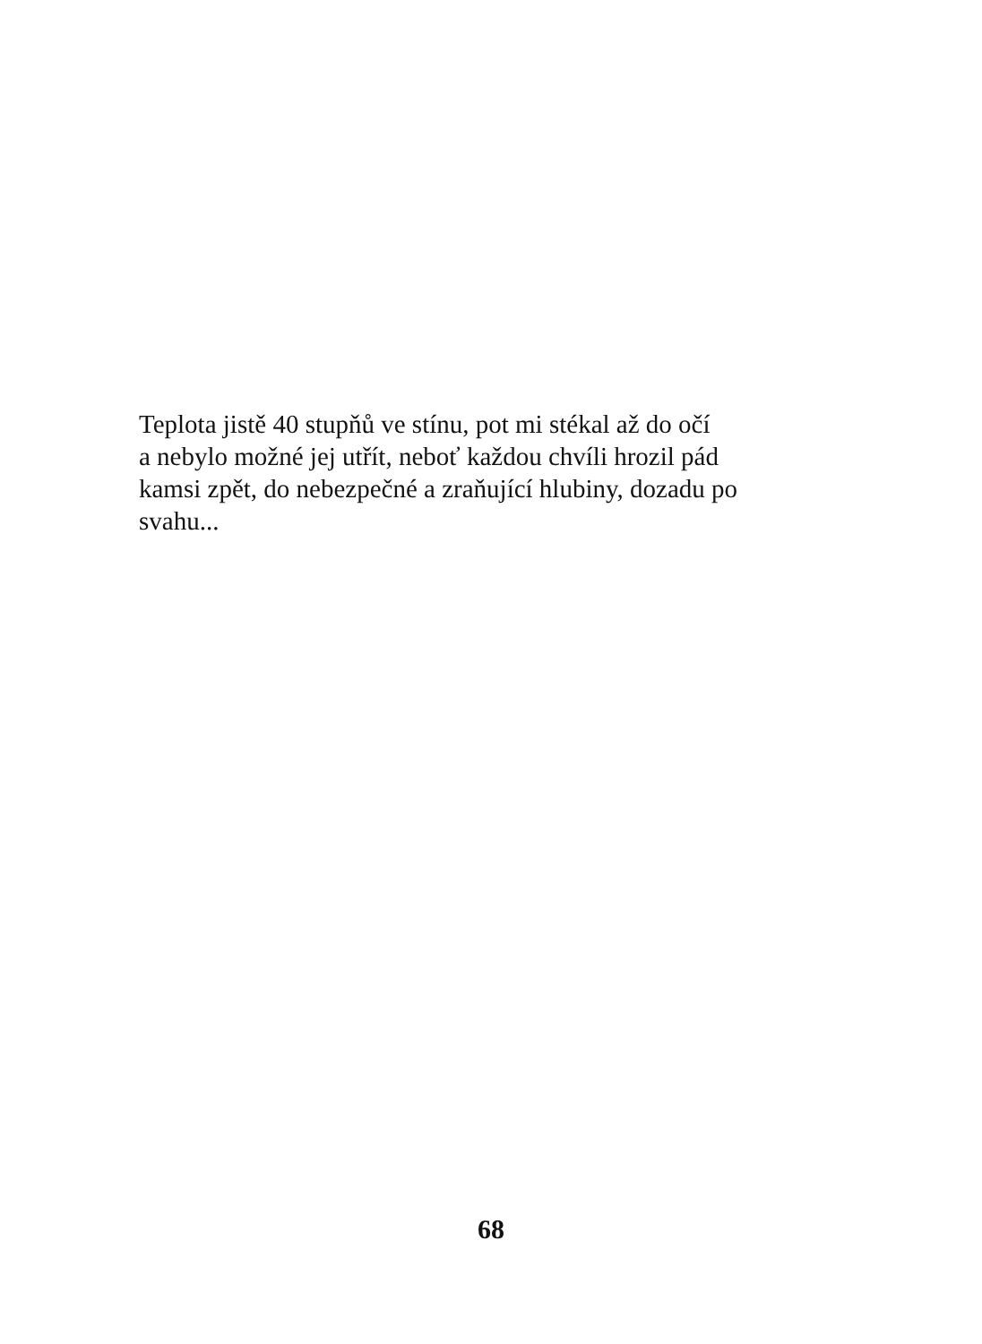Teplota jistě 40 stupňů ve stínu, pot mi stékal až do očí
a nebylo možné jej utřít, neboť každou chvíli hrozil pád
kamsi zpět, do nebezpečné a zraňující hlubiny, dozadu po
svahu...
68